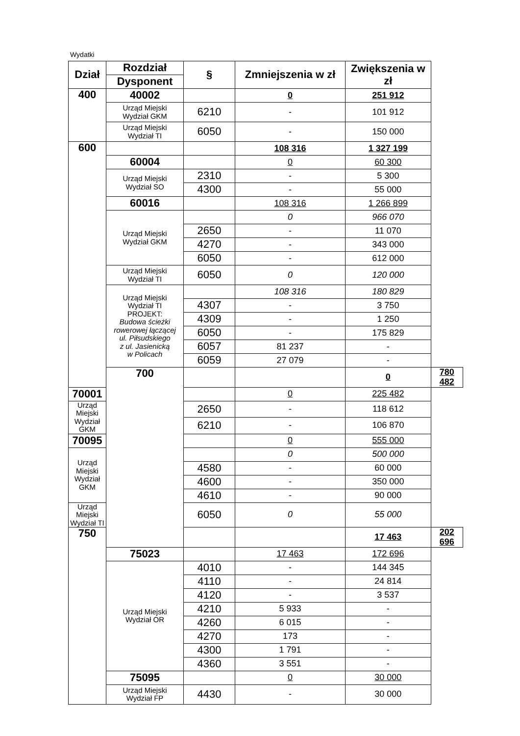Wydatki
| Dział | Rozdział | § | Zmniejszenia w zł | Zwiększenia w zł | |
| --- | --- | --- | --- | --- | --- |
| | Dysponent | | | | |
| 400 | 40002 | | 0 | 251 912 | |
| | Urząd Miejski Wydział GKM | 6210 | - | 101 912 | |
| | Urząd Miejski Wydział TI | 6050 | - | 150 000 | |
| 600 | | | 108 316 | 1 327 199 | |
| | 60004 | | 0 | 60 300 | |
| | Urząd Miejski Wydział SO | 2310 | - | 5 300 | |
| | | 4300 | - | 55 000 | |
| | 60016 | | 108 316 | 1 266 899 | |
| | Urząd Miejski Wydział GKM | | 0 | 966 070 | |
| | | 2650 | - | 11 070 | |
| | | 4270 | - | 343 000 | |
| | | 6050 | - | 612 000 | |
| | Urząd Miejski Wydział TI | 6050 | 0 | 120 000 | |
| | Urząd Miejski Wydział TI PROJEKT: Budowa ścieżki rowerowej łączącej ul. Piłsudskiego z ul. Jasienicką w Policach | | 108 316 | 180 829 | |
| | | 4307 | - | 3 750 | |
| | | 4309 | - | 1 250 | |
| | | 6050 | - | 175 829 | |
| | | 6057 | 81 237 | - | |
| | | 6059 | 27 079 | - | |
| | 700 | | | 0 | 780 482 |
| 70001 | | | 0 | 225 482 | |
| Urząd Miejski Wydział GKM | | 2650 | - | 118 612 | |
| | | 6210 | - | 106 870 | |
| 70095 | | | 0 | 555 000 | |
| Urząd Miejski Wydział GKM | | | 0 | 500 000 | |
| | | 4580 | - | 60 000 | |
| | | 4600 | - | 350 000 | |
| | | 4610 | - | 90 000 | |
| Urząd Miejski Wydział TI | | 6050 | 0 | 55 000 | |
| 750 | | | | 17 463 | 202 696 |
| | 75023 | | 17 463 | 172 696 | |
| | Urząd Miejski Wydział OR | 4010 | - | 144 345 | |
| | | 4110 | - | 24 814 | |
| | | 4120 | - | 3 537 | |
| | | 4210 | 5 933 | - | |
| | | 4260 | 6 015 | - | |
| | | 4270 | 173 | - | |
| | | 4300 | 1 791 | - | |
| | | 4360 | 3 551 | - | |
| | 75095 | | 0 | 30 000 | |
| | Urząd Miejski Wydział FP | 4430 | - | 30 000 | |